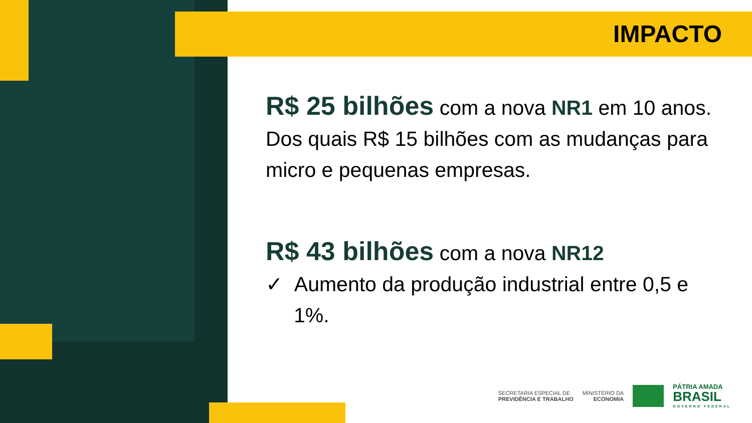IMPACTO
R$ 25 bilhões com a nova NR1 em 10 anos. Dos quais R$ 15 bilhões com as mudanças para micro e pequenas empresas.
R$ 43 bilhões com a nova NR12
✓ Aumento da produção industrial entre 0,5 e 1%.
SECRETARIA ESPECIAL DE
PREVIDÊNCIA E TRABALHO
MINISTÉRIO DA
ECONOMIA
PÁTRIA AMADA
BRASIL
GOVERNO FEDERAL